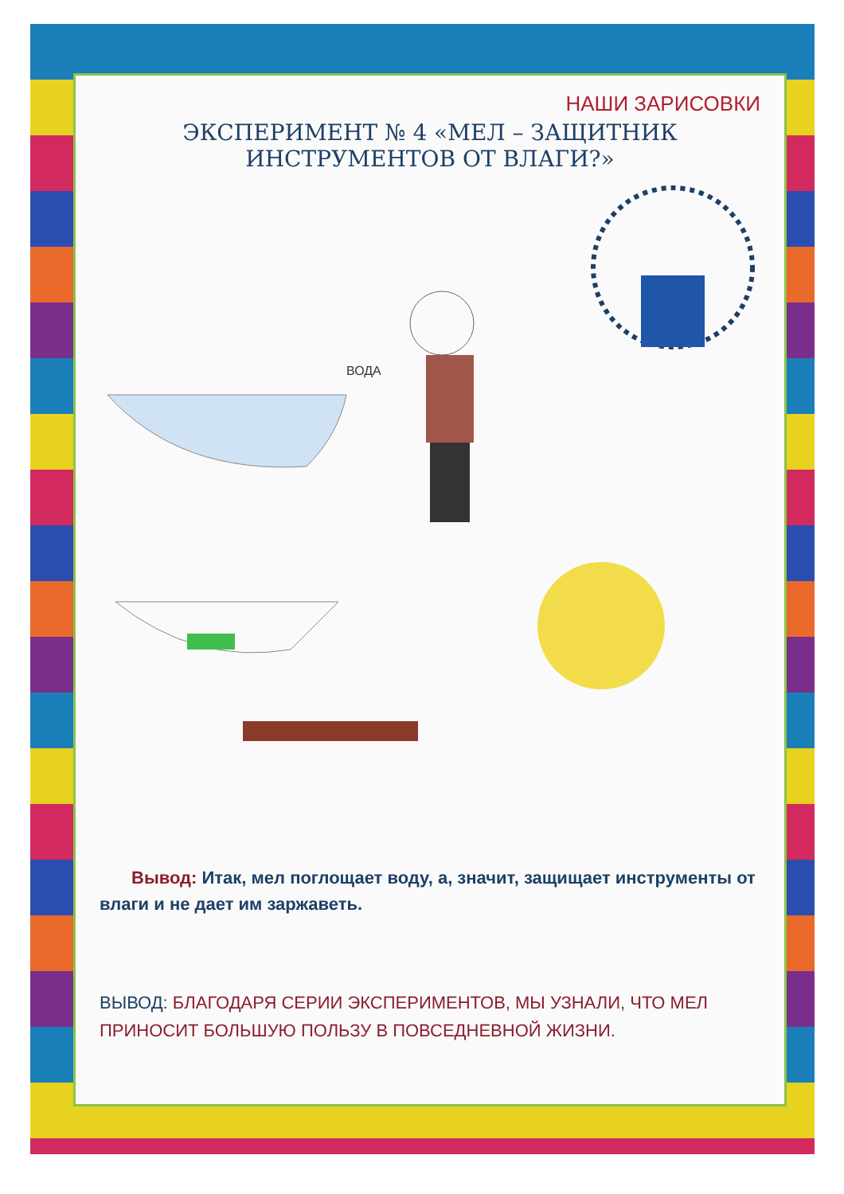НАШИ ЗАРИСОВКИ
ЭКСПЕРИМЕНТ № 4 «МЕЛ – ЗАЩИТНИК
ИНСТРУМЕНТОВ ОТ ВЛАГИ?»
ВОДА
Вывод: Итак, мел поглощает воду, а, значит, защищает инструменты от влаги и не дает им заржаветь.
ВЫВОД: БЛАГОДАРЯ СЕРИИ ЭКСПЕРИМЕНТОВ, МЫ УЗНАЛИ, ЧТО МЕЛ ПРИНОСИТ БОЛЬШУЮ ПОЛЬЗУ В ПОВСЕДНЕВНОЙ ЖИЗНИ.